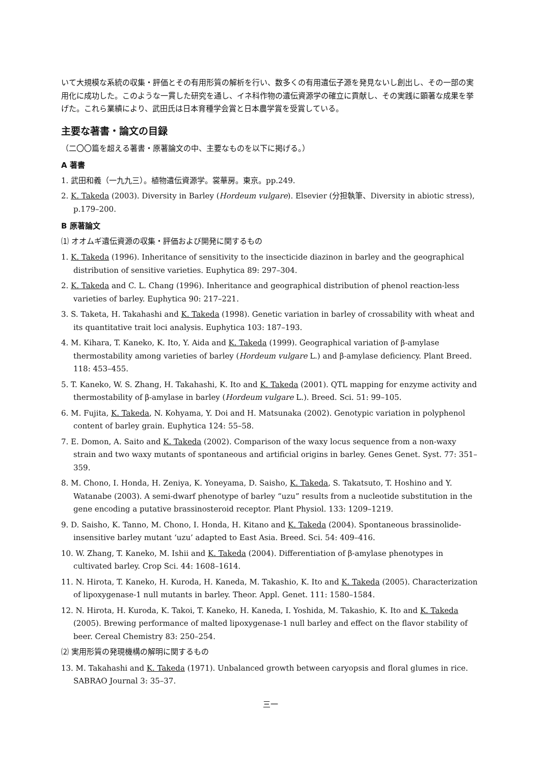いて大規模な系統の収集・評価とその有用形質の解析を行い、数多くの有用遺伝子源を発見ないし創出し、その一部の実用化に成功した。このような一貫した研究を通し、イネ科作物の遺伝資源学の確立に貢献し、その実践に顕著な成果を挙げた。これら業績により、武田氏は日本育種学会賞と日本農学賞を受賞している。
主要な著書・論文の目録
（二〇〇篇を超える著書・原著論文の中、主要なものを以下に掲げる。）
A 著書
1. 武田和義（一九九三）。植物遺伝資源学。裳華房。東京。pp.249.
2. K. Takeda (2003). Diversity in Barley (Hordeum vulgare). Elsevier (分担執筆、Diversity in abiotic stress), p.179–200.
B 原著論文
⑴ オオムギ遺伝資源の収集・評価および開発に関するもの
1. K. Takeda (1996). Inheritance of sensitivity to the insecticide diazinon in barley and the geographical distribution of sensitive varieties. Euphytica 89: 297–304.
2. K. Takeda and C. L. Chang (1996). Inheritance and geographical distribution of phenol reaction-less varieties of barley. Euphytica 90: 217–221.
3. S. Taketa, H. Takahashi and K. Takeda (1998). Genetic variation in barley of crossability with wheat and its quantitative trait loci analysis. Euphytica 103: 187–193.
4. M. Kihara, T. Kaneko, K. Ito, Y. Aida and K. Takeda (1999). Geographical variation of β-amylase thermostability among varieties of barley (Hordeum vulgare L.) and β-amylase deficiency. Plant Breed. 118: 453–455.
5. T. Kaneko, W. S. Zhang, H. Takahashi, K. Ito and K. Takeda (2001). QTL mapping for enzyme activity and thermostability of β-amylase in barley (Hordeum vulgare L.). Breed. Sci. 51: 99–105.
6. M. Fujita, K. Takeda, N. Kohyama, Y. Doi and H. Matsunaka (2002). Genotypic variation in polyphenol content of barley grain. Euphytica 124: 55–58.
7. E. Domon, A. Saito and K. Takeda (2002). Comparison of the waxy locus sequence from a non-waxy strain and two waxy mutants of spontaneous and artificial origins in barley. Genes Genet. Syst. 77: 351–359.
8. M. Chono, I. Honda, H. Zeniya, K. Yoneyama, D. Saisho, K. Takeda, S. Takatsuto, T. Hoshino and Y. Watanabe (2003). A semi-dwarf phenotype of barley “uzu” results from a nucleotide substitution in the gene encoding a putative brassinosteroid receptor. Plant Physiol. 133: 1209–1219.
9. D. Saisho, K. Tanno, M. Chono, I. Honda, H. Kitano and K. Takeda (2004). Spontaneous brassinolide-insensitive barley mutant ‘uzu’ adapted to East Asia. Breed. Sci. 54: 409–416.
10. W. Zhang, T. Kaneko, M. Ishii and K. Takeda (2004). Differentiation of β-amylase phenotypes in cultivated barley. Crop Sci. 44: 1608–1614.
11. N. Hirota, T. Kaneko, H. Kuroda, H. Kaneda, M. Takashio, K. Ito and K. Takeda (2005). Characterization of lipoxygenase-1 null mutants in barley. Theor. Appl. Genet. 111: 1580–1584.
12. N. Hirota, H. Kuroda, K. Takoi, T. Kaneko, H. Kaneda, I. Yoshida, M. Takashio, K. Ito and K. Takeda (2005). Brewing performance of malted lipoxygenase-1 null barley and effect on the flavor stability of beer. Cereal Chemistry 83: 250–254.
⑵ 実用形質の発現機構の解明に関するもの
13. M. Takahashi and K. Takeda (1971). Unbalanced growth between caryopsis and floral glumes in rice. SABRAO Journal 3: 35–37.
三一